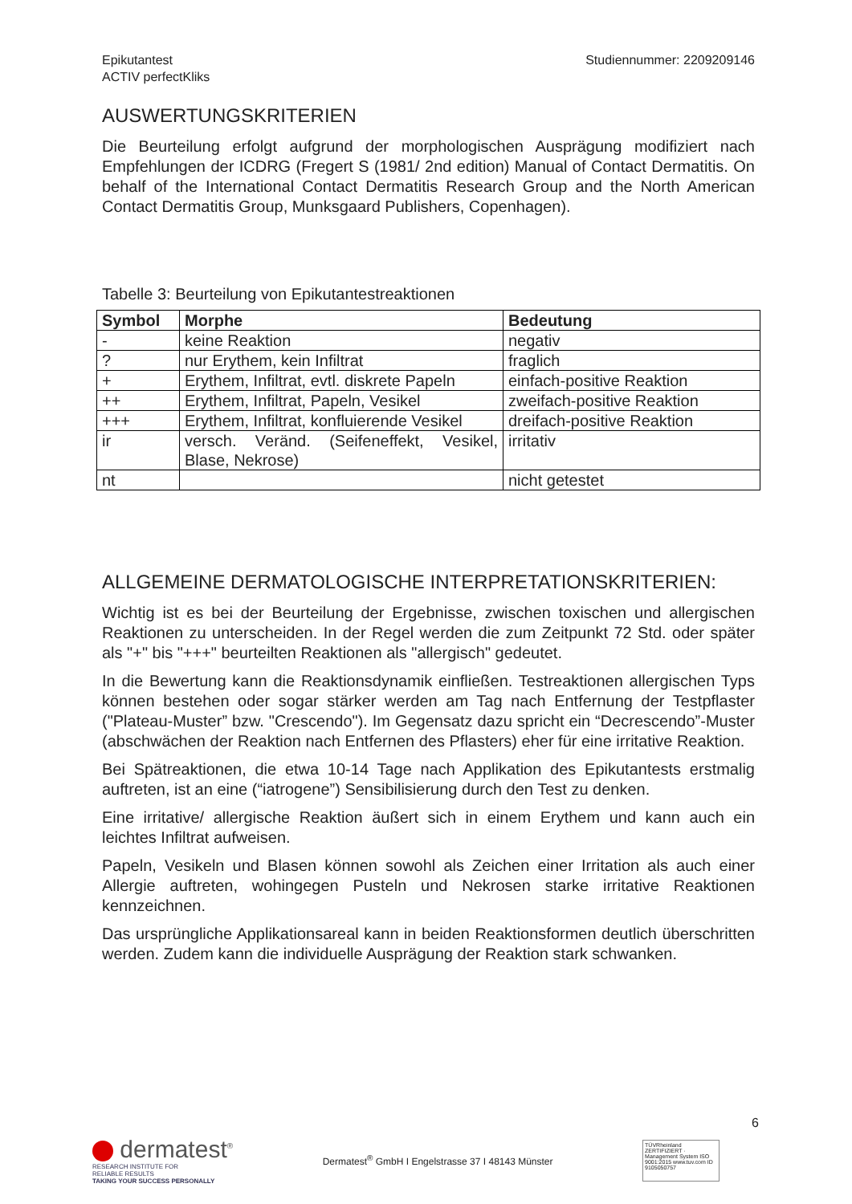Epikutantest
ACTIV perfectKliks
Studiennummer: 2209209146
AUSWERTUNGSKRITERIEN
Die Beurteilung erfolgt aufgrund der morphologischen Ausprägung modifiziert nach Empfehlungen der ICDRG (Fregert S (1981/ 2nd edition) Manual of Contact Dermatitis. On behalf of the International Contact Dermatitis Research Group and the North American Contact Dermatitis Group, Munksgaard Publishers, Copenhagen).
Tabelle 3: Beurteilung von Epikutantestreaktionen
| Symbol | Morphe | Bedeutung |
| --- | --- | --- |
| - | keine Reaktion | negativ |
| ? | nur Erythem, kein Infiltrat | fraglich |
| + | Erythem, Infiltrat, evtl. diskrete Papeln | einfach-positive Reaktion |
| ++ | Erythem, Infiltrat, Papeln, Vesikel | zweifach-positive Reaktion |
| +++ | Erythem, Infiltrat, konfluierende Vesikel | dreifach-positive Reaktion |
| ir | versch. Veränd. (Seifeneffekt, Vesikel, Blase, Nekrose) | irritativ |
| nt | | nicht getestet |
ALLGEMEINE DERMATOLOGISCHE INTERPRETATIONSKRITERIEN:
Wichtig ist es bei der Beurteilung der Ergebnisse, zwischen toxischen und allergischen Reaktionen zu unterscheiden. In der Regel werden die zum Zeitpunkt 72 Std. oder später als "+" bis "+++" beurteilten Reaktionen als "allergisch" gedeutet.
In die Bewertung kann die Reaktionsdynamik einfließen. Testreaktionen allergischen Typs können bestehen oder sogar stärker werden am Tag nach Entfernung der Testpflaster ("Plateau-Muster” bzw. "Crescendo"). Im Gegensatz dazu spricht ein “Decrescendo”-Muster (abschwächen der Reaktion nach Entfernen des Pflasters) eher für eine irritative Reaktion.
Bei Spätreaktionen, die etwa 10-14 Tage nach Applikation des Epikutantests erstmalig auftreten, ist an eine (“iatrogene”) Sensibilisierung durch den Test zu denken.
Eine irritative/ allergische Reaktion äußert sich in einem Erythem und kann auch ein leichtes Infiltrat aufweisen.
Papeln, Vesikeln und Blasen können sowohl als Zeichen einer Irritation als auch einer Allergie auftreten, wohingegen Pusteln und Nekrosen starke irritative Reaktionen kennzeichnen.
Das ursprüngliche Applikationsareal kann in beiden Reaktionsformen deutlich überschritten werden. Zudem kann die individuelle Ausprägung der Reaktion stark schwanken.
dermatest<sup>®</sup>
RESEARCH INSTITUTE FOR
RELIABLE RESULTS
TAKING YOUR SUCCESS PERSONALLY
Dermatest<sup>®</sup> GmbH I Engelstrasse 37 I 48143 Münster
TÜVRheinland ZERTIFIZIERT · Management System ISO 9001:2015 www.tuv.com ID 9105050757
6